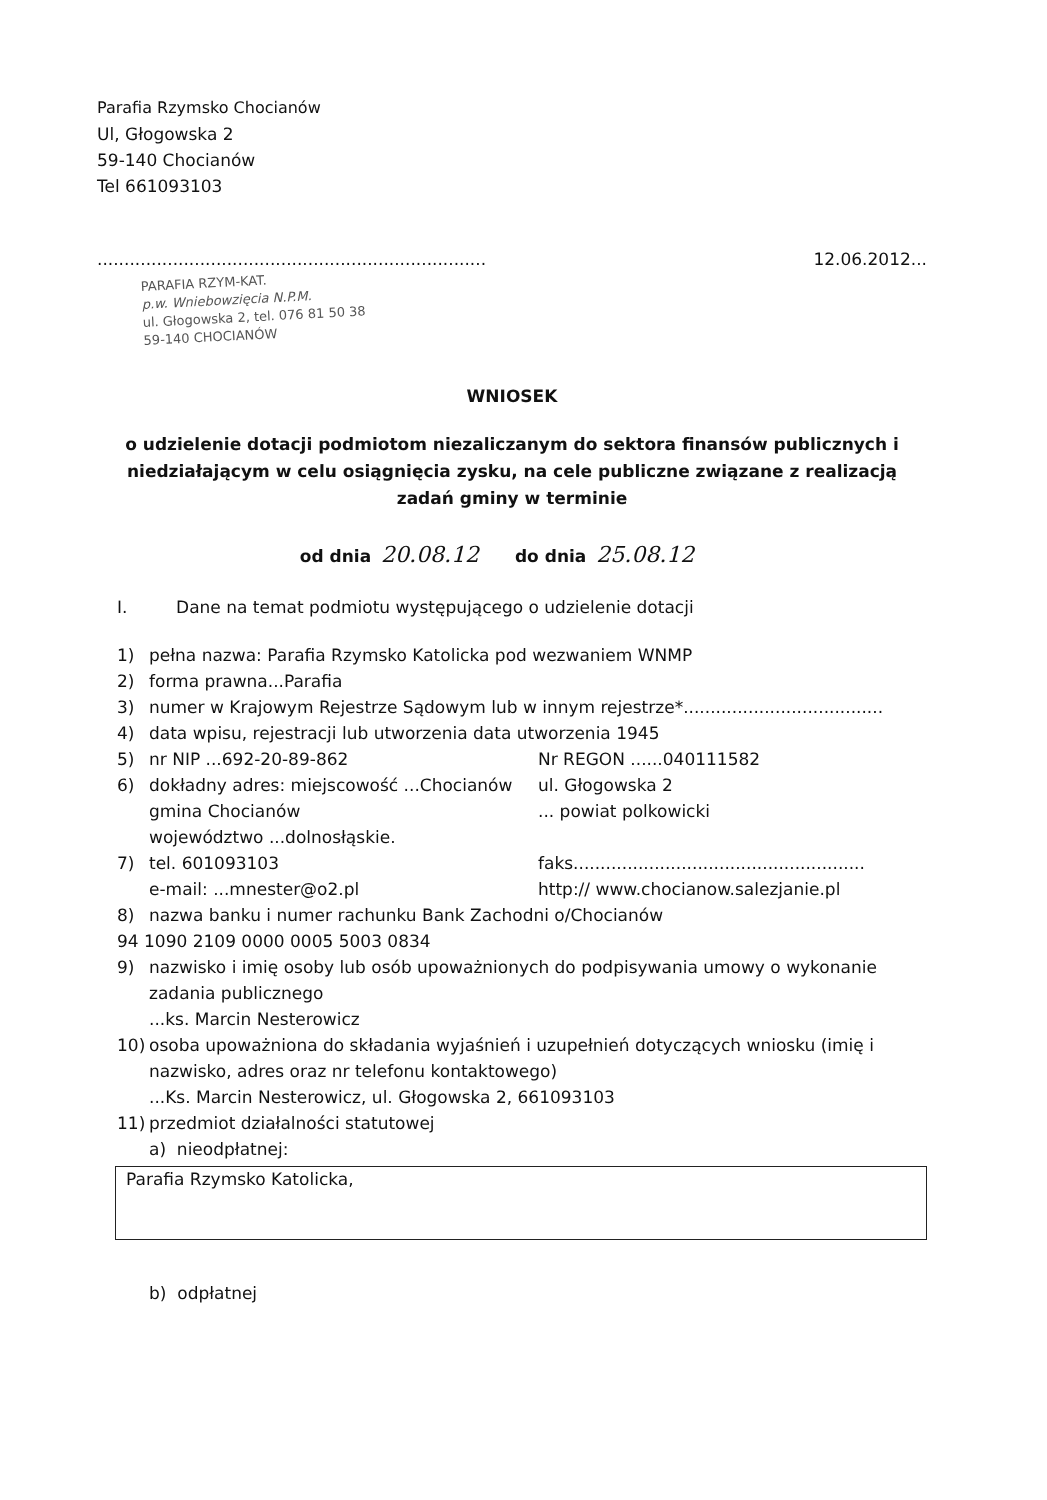Parafia Rzymsko Chocianów
Ul, Głogowska 2
59-140 Chocianów
Tel 661093103
........................................................................
PARAFIA RZYM-KAT.
p.w. Wniebowzięcia N.P.M.
ul. Głogowska 2, tel. 076 81 50 38
59-140 CHOCIANÓW
12.06.2012...
WNIOSEK
o udzielenie dotacji podmiotom niezaliczanym do sektora finansów publicznych i niedziałającym w celu osiągnięcia zysku, na cele publiczne związane z realizacją zadań gminy w terminie
od dnia 20.08.12 do dnia 25.08.12
I. Dane na temat podmiotu występującego o udzielenie dotacji
1) pełna nazwa: Parafia Rzymsko Katolicka pod wezwaniem WNMP
2) forma prawna...Parafia
3) numer w Krajowym Rejestrze Sądowym lub w innym rejestrze*.....................................
4) data wpisu, rejestracji lub utworzenia data utworzenia 1945
5) nr NIP ...692-20-89-862 Nr REGON ......040111582
6) dokładny adres: miejscowość ...Chocianów ul. Głogowska 2
gmina Chocianów... powiat polkowicki
województwo ...dolnosłąskie.
7) tel. 601093103 faks......................................................
e-mail: ...mnester@o2.pl http:// www.chocianow.salezjanie.pl
8) nazwa banku i numer rachunku Bank Zachodni o/Chocianów
94 1090 2109 0000 0005 5003 0834
9) nazwisko i imię osoby lub osób upoważnionych do podpisywania umowy o wykonanie zadania publicznego
...ks. Marcin Nesterowicz
10) osoba upoważniona do składania wyjaśnień i uzupełnień dotyczących wniosku (imię i nazwisko, adres oraz nr telefonu kontaktowego)
...Ks. Marcin Nesterowicz, ul. Głogowska 2, 661093103
11) przedmiot działalności statutowej
a) nieodpłatnej:
Parafia Rzymsko Katolicka,
b) odpłatnej